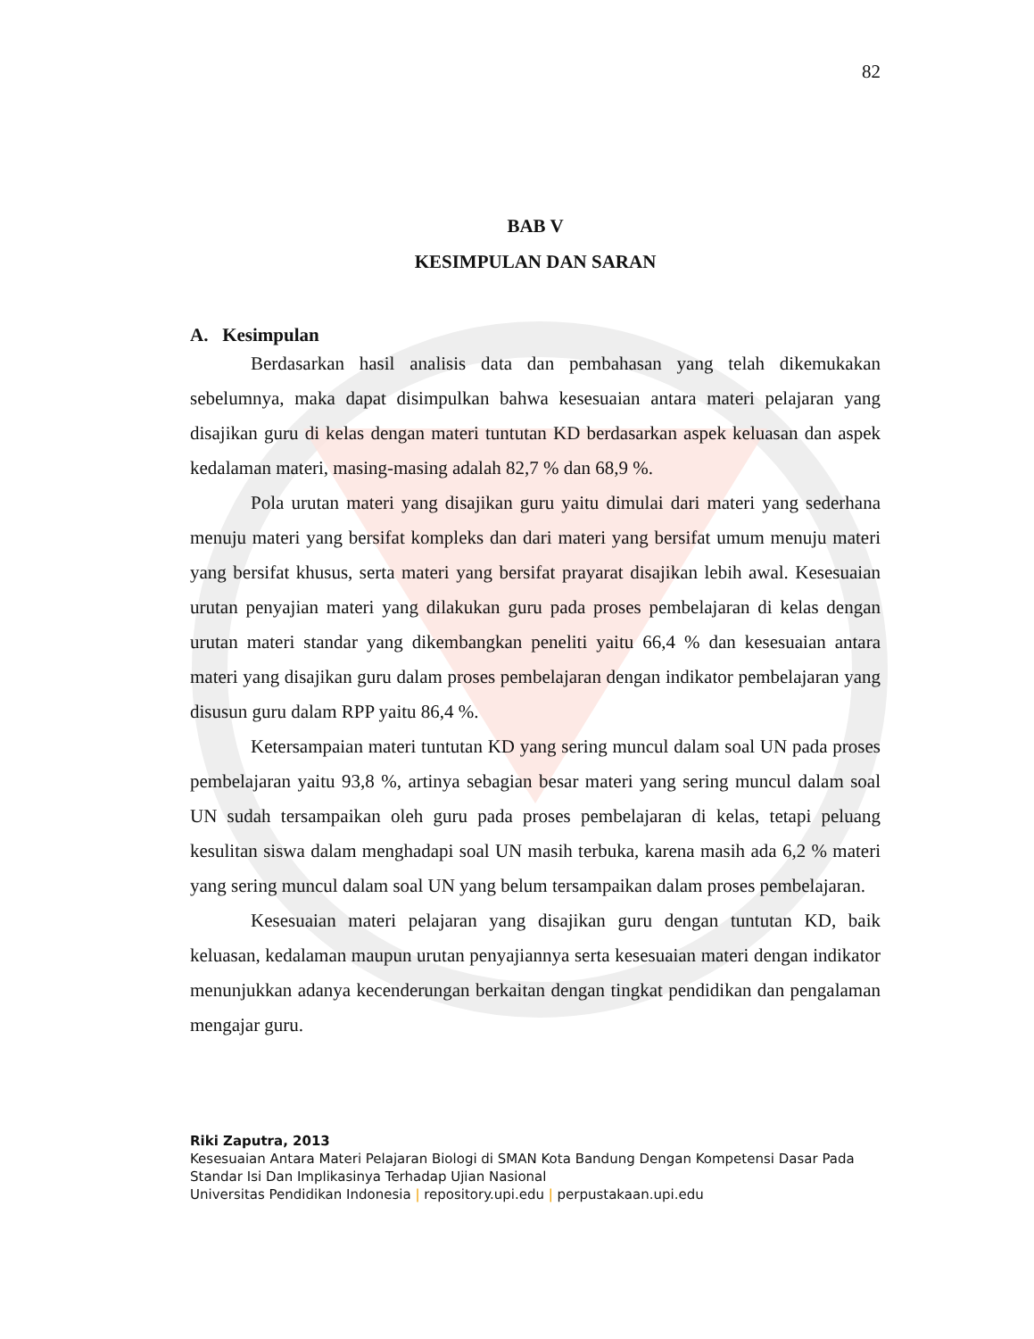82
BAB V
KESIMPULAN DAN SARAN
A. Kesimpulan
Berdasarkan hasil analisis data dan pembahasan yang telah dikemukakan sebelumnya, maka dapat disimpulkan bahwa kesesuaian antara materi pelajaran yang disajikan guru di kelas dengan materi tuntutan KD berdasarkan aspek keluasan dan aspek kedalaman materi, masing-masing adalah 82,7 % dan 68,9 %.
Pola urutan materi yang disajikan guru yaitu dimulai dari materi yang sederhana menuju materi yang bersifat kompleks dan dari materi yang bersifat umum menuju materi yang bersifat khusus, serta materi yang bersifat prayarat disajikan lebih awal. Kesesuaian urutan penyajian materi yang dilakukan guru pada proses pembelajaran di kelas dengan urutan materi standar yang dikembangkan peneliti yaitu 66,4 % dan kesesuaian antara materi yang disajikan guru dalam proses pembelajaran dengan indikator pembelajaran yang disusun guru dalam RPP yaitu 86,4 %.
Ketersampaian materi tuntutan KD yang sering muncul dalam soal UN pada proses pembelajaran yaitu 93,8 %, artinya sebagian besar materi yang sering muncul dalam soal UN sudah tersampaikan oleh guru pada proses pembelajaran di kelas, tetapi peluang kesulitan siswa dalam menghadapi soal UN masih terbuka, karena masih ada 6,2 % materi yang sering muncul dalam soal UN yang belum tersampaikan dalam proses pembelajaran.
Kesesuaian materi pelajaran yang disajikan guru dengan tuntutan KD, baik keluasan, kedalaman maupun urutan penyajiannya serta kesesuaian materi dengan indikator menunjukkan adanya kecenderungan berkaitan dengan tingkat pendidikan dan pengalaman mengajar guru.
Riki Zaputra, 2013
Kesesuaian Antara Materi Pelajaran Biologi di SMAN Kota Bandung Dengan Kompetensi Dasar Pada Standar Isi Dan Implikasinya Terhadap Ujian Nasional
Universitas Pendidikan Indonesia | repository.upi.edu | perpustakaan.upi.edu